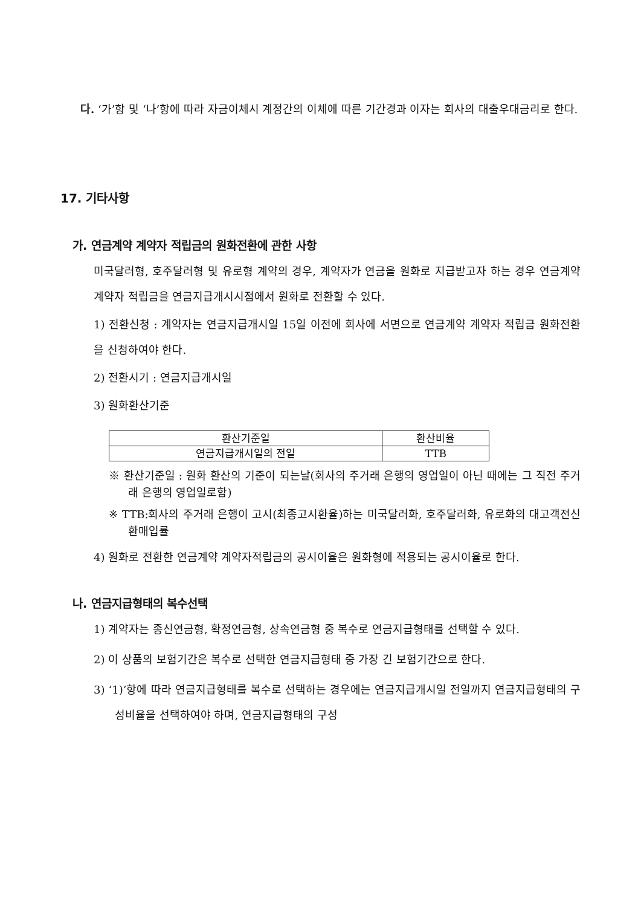다. ‘가’항 및 ‘나’항에 따라 자금이체시 계정간의 이체에 따른 기간경과 이자는 회사의 대출우대금리로 한다.
17. 기타사항
가. 연금계약 계약자 적립금의 원화전환에 관한 사항
미국달러형, 호주달러형 및 유로형 계약의 경우, 계약자가 연금을 원화로 지급받고자 하는 경우 연금계약 계약자 적립금을 연금지급개시시점에서 원화로 전환할 수 있다.
1) 전환신청 : 계약자는 연금지급개시일 15일 이전에 회사에 서면으로 연금계약 계약자 적립금 원화전환을 신청하여야 한다.
2) 전환시기 : 연금지급개시일
3) 원화환산기준
| 환산기준일 | 환산비율 |
| 연금지급개시일의 전일 | TTB |
※ 환산기준일 : 원화 환산의 기준이 되는날(회사의 주거래 은행의 영업일이 아닌 때에는 그 직전 주거래 은행의 영업일로함)
※ TTB:회사의 주거래 은행이 고시(최종고시환율)하는 미국달러화, 호주달러화, 유로화의 대고객전신환매입률
4) 원화로 전환한 연금계약 계약자적립금의 공시이율은 원화형에 적용되는 공시이율로 한다.
나. 연금지급형태의 복수선택
1) 계약자는 종신연금형, 확정연금형, 상속연금형 중 복수로 연금지급형태를 선택할 수 있다.
2) 이 상품의 보험기간은 복수로 선택한 연금지급형태 중 가장 긴 보험기간으로 한다.
3) ‘1)’항에 따라 연금지급형태를 복수로 선택하는 경우에는 연금지급개시일 전일까지 연금지급형태의 구성비율을 선택하여야 하며, 연금지급형태의 구성